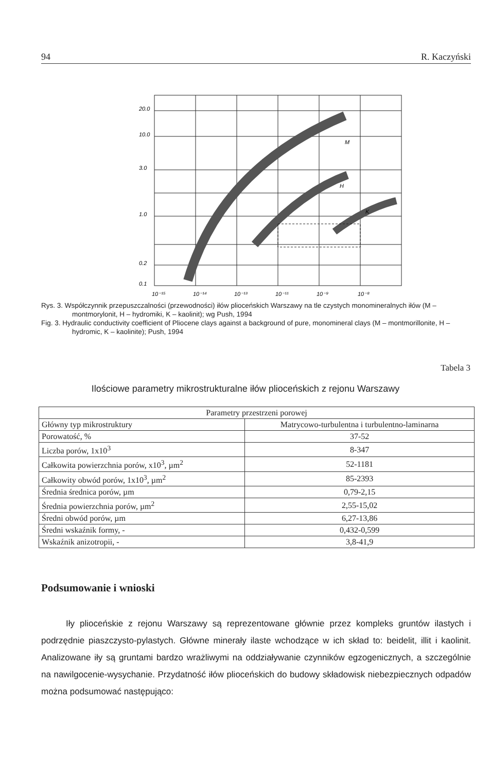94 R. Kaczyński
20.0
10.0
3.0
1.0
0.2
0.1
10⁻¹⁵
10⁻¹⁴
10⁻¹³
10⁻¹¹
10⁻⁹
10⁻⁸
M
H
K
Rys. 3. Współczynnik przepuszczalności (przewodności) iłów plioceńskich Warszawy na tle czystych monomineralnych iłów (M – montmorylonit, H – hydromiki, K – kaolinit); wg Push, 1994
Fig. 3. Hydraulic conductivity coefficient of Pliocene clays against a background of pure, monomineral clays (M – montmorillonite, H – hydromic, K – kaolinite); Push, 1994
Tabela 3
Ilościowe parametry mikrostrukturalne iłów plioceńskich z rejonu Warszawy
| Parametry przestrzeni porowej | |
| --- | --- |
| Główny typ mikrostruktury | Matrycowo-turbulentna i turbulentno-laminarna |
| Porowatość, % | 37-52 |
| Liczba porów, 1x10<sup>3</sup> | 8-347 |
| Całkowita powierzchnia porów, x10<sup>3</sup>, µm<sup>2</sup> | 52-1181 |
| Całkowity obwód porów, 1x10<sup>3</sup>, µm<sup>2</sup> | 85-2393 |
| Średnia średnica porów, µm | 0,79-2,15 |
| Średnia powierzchnia porów, µm<sup>2</sup> | 2,55-15,02 |
| Średni obwód porów, µm | 6,27-13,86 |
| Średni wskaźnik formy, - | 0,432-0,599 |
| Wskaźnik anizotropii, - | 3,8-41,9 |
Podsumowanie i wnioski
Iły plioceńskie z rejonu Warszawy są reprezentowane głównie przez kompleks gruntów ilastych i podrzędnie piaszczysto-pylastych. Główne minerały ilaste wchodzące w ich skład to: beidelit, illit i kaolinit. Analizowane iły są gruntami bardzo wrażliwymi na oddziaływanie czynników egzogenicznych, a szczególnie na nawilgocenie-wysychanie. Przydatność iłów plioceńskich do budowy składowisk niebezpiecznych odpadów można podsumować następująco: